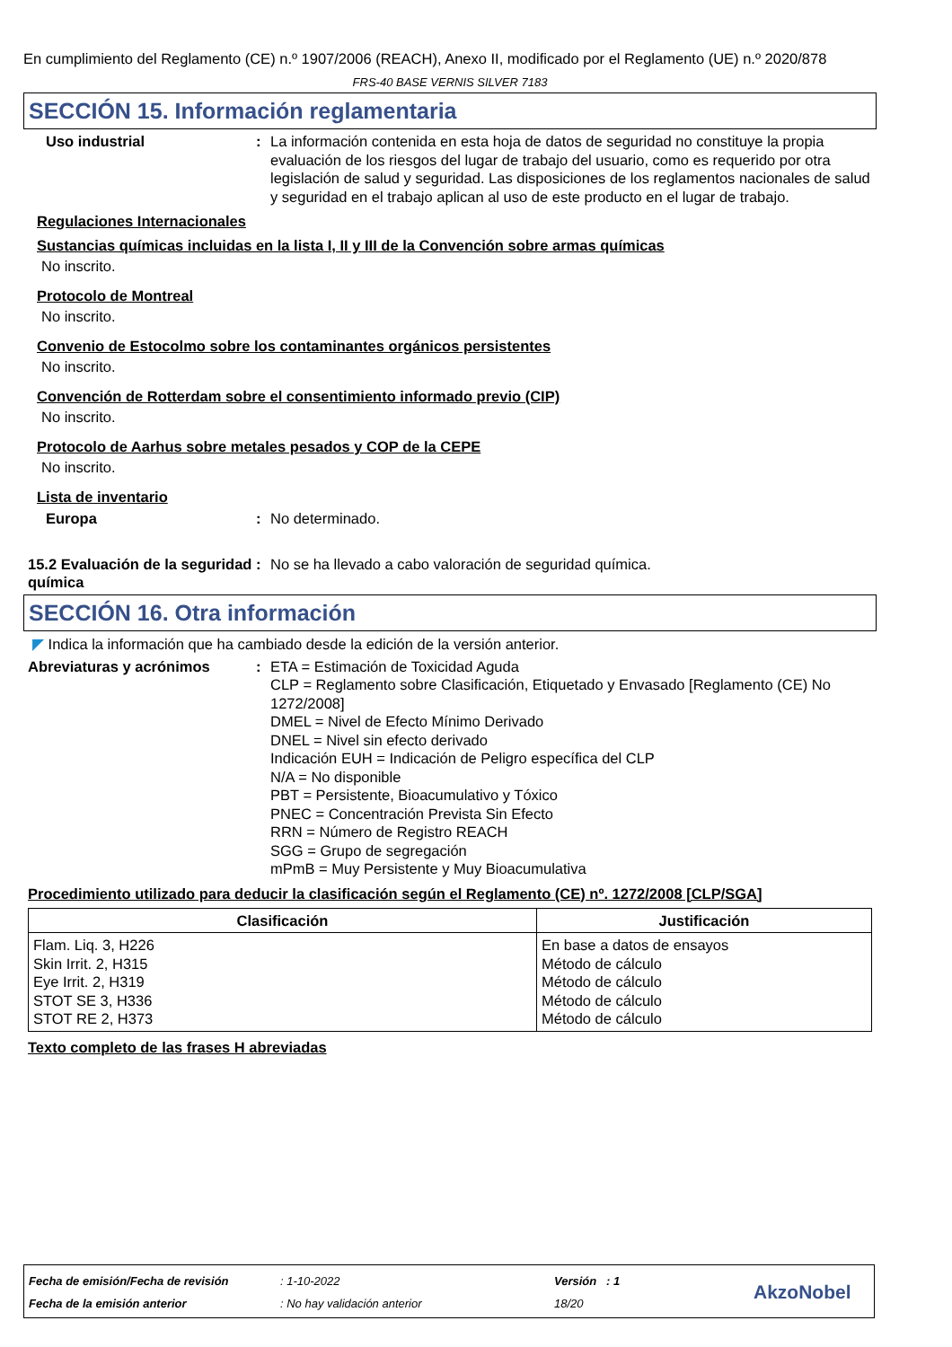En cumplimiento del Reglamento (CE) n.º 1907/2006 (REACH), Anexo II, modificado por el Reglamento (UE) n.º 2020/878
FRS-40 BASE VERNIS SILVER 7183
SECCIÓN 15. Información reglamentaria
Uso industrial : La información contenida en esta hoja de datos de seguridad no constituye la propia evaluación de los riesgos del lugar de trabajo del usuario, como es requerido por otra legislación de salud y seguridad. Las disposiciones de los reglamentos nacionales de salud y seguridad en el trabajo aplican al uso de este producto en el lugar de trabajo.
Regulaciones Internacionales
Sustancias químicas incluidas en la lista I, II y III de la Convención sobre armas químicas
No inscrito.
Protocolo de Montreal
No inscrito.
Convenio de Estocolmo sobre los contaminantes orgánicos persistentes
No inscrito.
Convención de Rotterdam sobre el consentimiento informado previo (CIP)
No inscrito.
Protocolo de Aarhus sobre metales pesados y COP de la CEPE
No inscrito.
Lista de inventario
Europa : No determinado.
15.2 Evaluación de la seguridad química
: No se ha llevado a cabo valoración de seguridad química.
SECCIÓN 16. Otra información
◤ Indica la información que ha cambiado desde la edición de la versión anterior.
Abreviaturas y acrónimos : ETA = Estimación de Toxicidad Aguda
CLP = Reglamento sobre Clasificación, Etiquetado y Envasado [Reglamento (CE) No 1272/2008]
DMEL = Nivel de Efecto Mínimo Derivado
DNEL = Nivel sin efecto derivado
Indicación EUH = Indicación de Peligro específica del CLP
N/A = No disponible
PBT = Persistente, Bioacumulativo y Tóxico
PNEC = Concentración Prevista Sin Efecto
RRN = Número de Registro REACH
SGG = Grupo de segregación
mPmB = Muy Persistente y Muy Bioacumulativa
Procedimiento utilizado para deducir la clasificación según el Reglamento (CE) nº. 1272/2008 [CLP/SGA]
| Clasificación | Justificación |
| --- | --- |
| Flam. Liq. 3, H226 Skin Irrit. 2, H315 Eye Irrit. 2, H319 STOT SE 3, H336 STOT RE 2, H373 | En base a datos de ensayos Método de cálculo Método de cálculo Método de cálculo Método de cálculo |
Texto completo de las frases H abreviadas
Fecha de emisión/Fecha de revisión
: 1-10-2022 Versión : 1
Fecha de la emisión anterior : No hay validación anterior 18/20 AkzoNobel